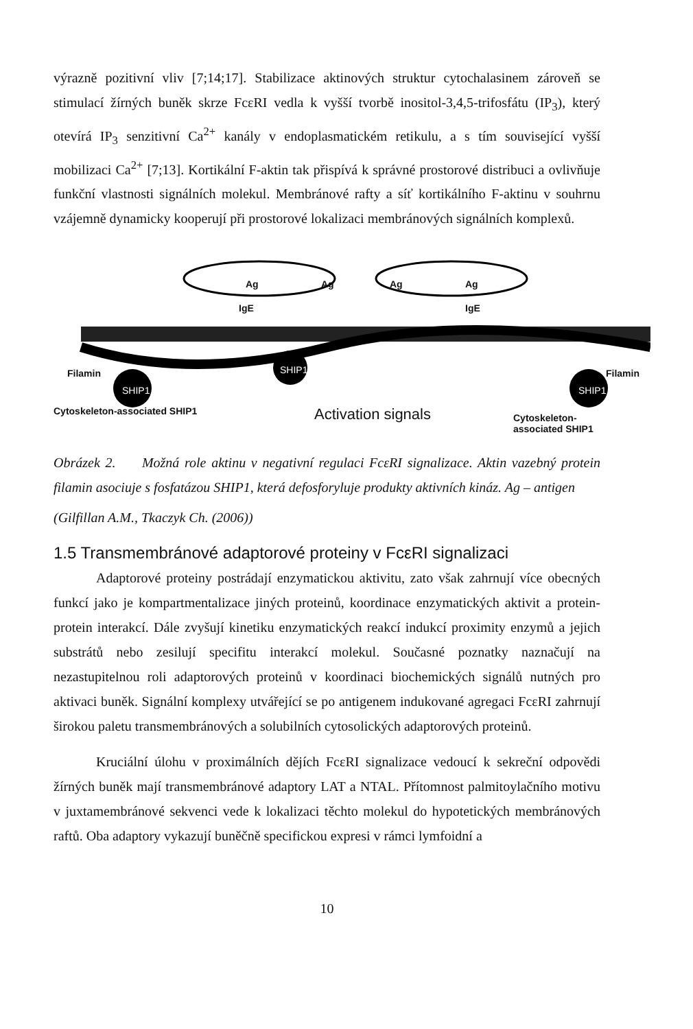výrazně pozitivní vliv [7;14;17]. Stabilizace aktinových struktur cytochalasinem zároveň se stimulací žírných buněk skrze FcεRI vedla k vyšší tvorbě inositol-3,4,5-trifosfátu (IP<sub>3</sub>), který otevírá IP<sub>3</sub> senzitivní Ca<sup>2+</sup> kanály v endoplasmatickém retikulu, a s tím související vyšší mobilizaci Ca<sup>2+</sup> [7;13]. Kortikální F-aktin tak přispívá k správné prostorové distribuci a ovlivňuje funkční vlastnosti signálních molekul. Membránové rafty a síť kortikálního F-aktinu v souhrnu vzájemně dynamicky kooperují při prostorové lokalizaci membránových signálních komplexů.
Ag Ag Ag Ag
IgE IgE
Filamin
SHIP1
SHIP1 Filamin
SHIP1
Cytoskeleton-associated SHIP1 Activation signals Cytoskeleton-associated SHIP1
Obrázek 2. Možná role aktinu v negativní regulaci FcεRI signalizace. Aktin vazebný protein filamin asociuje s fosfatázou SHIP1, která defosforyluje produkty aktivních kináz. Ag – antigen
(Gilfillan A.M., Tkaczyk Ch. (2006))
1.5 Transmembránové adaptorové proteiny v FcεRI signalizaci
Adaptorové proteiny postrádají enzymatickou aktivitu, zato však zahrnují více obecných funkcí jako je kompartmentalizace jiných proteinů, koordinace enzymatických aktivit a protein-protein interakcí. Dále zvyšují kinetiku enzymatických reakcí indukcí proximity enzymů a jejich substrátů nebo zesilují specifitu interakcí molekul. Současné poznatky naznačují na nezastupitelnou roli adaptorových proteinů v koordinaci biochemických signálů nutných pro aktivaci buněk. Signální komplexy utvářející se po antigenem indukované agregaci FcεRI zahrnují širokou paletu transmembránových a solubilních cytosolických adaptorových proteinů.
Kruciální úlohu v proximálních dějích FcεRI signalizace vedoucí k sekreční odpovědi žírných buněk mají transmembránové adaptory LAT a NTAL. Přítomnost palmitoylačního motivu v juxtamembránové sekvenci vede k lokalizaci těchto molekul do hypotetických membránových raftů. Oba adaptory vykazují buněčně specifickou expresi v rámci lymfoidní a
10